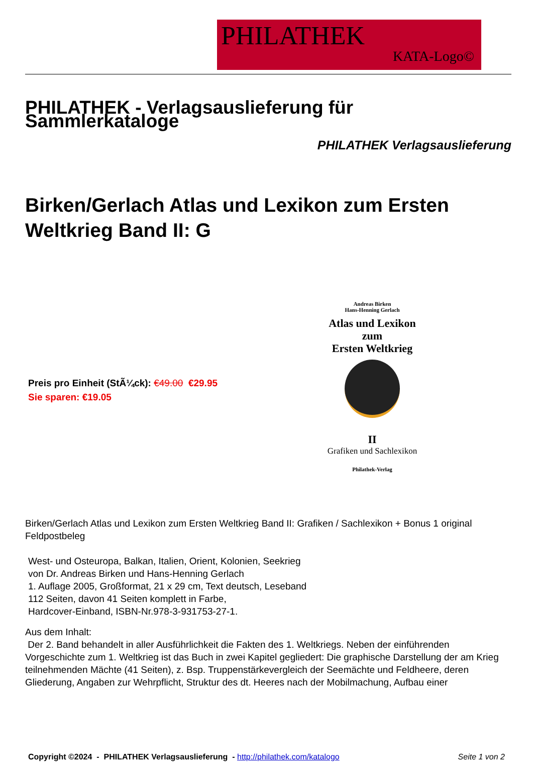PHILATHEK
KATA-Logo©
PHILATHEK - Verlagsauslieferung für Sammlerkataloge
PHILATHEK Verlagsauslieferung
Birken/Gerlach Atlas und Lexikon zum Ersten Weltkrieg Band II: G
Preis pro Einheit (StÃ¼ck): €49.00 €29.95
Sie sparen: €19.05
Andreas Birken
Hans-Henning Gerlach
Atlas und Lexikon
zum
Ersten Weltkrieg
II
Grafiken und Sachlexikon
Philathek-Verlag
Birken/Gerlach Atlas und Lexikon zum Ersten Weltkrieg Band II: Grafiken / Sachlexikon + Bonus 1 original Feldpostbeleg
West- und Osteuropa, Balkan, Italien, Orient, Kolonien, Seekrieg
von Dr. Andreas Birken und Hans-Henning Gerlach
1. Auflage 2005, Großformat, 21 x 29 cm, Text deutsch, Leseband
112 Seiten, davon 41 Seiten komplett in Farbe,
Hardcover-Einband, ISBN-Nr.978-3-931753-27-1.
Aus dem Inhalt:
Der 2. Band behandelt in aller Ausführlichkeit die Fakten des 1. Weltkriegs. Neben der einführenden Vorgeschichte zum 1. Weltkrieg ist das Buch in zwei Kapitel gegliedert: Die graphische Darstellung der am Krieg teilnehmenden Mächte (41 Seiten), z. Bsp. Truppenstärkevergleich der Seemächte und Feldheere, deren Gliederung, Angaben zur Wehrpflicht, Struktur des dt. Heeres nach der Mobilmachung, Aufbau einer
Copyright ©2024 - PHILATHEK Verlagsauslieferung - http://philathek.com/katalogo Seite 1 von 2